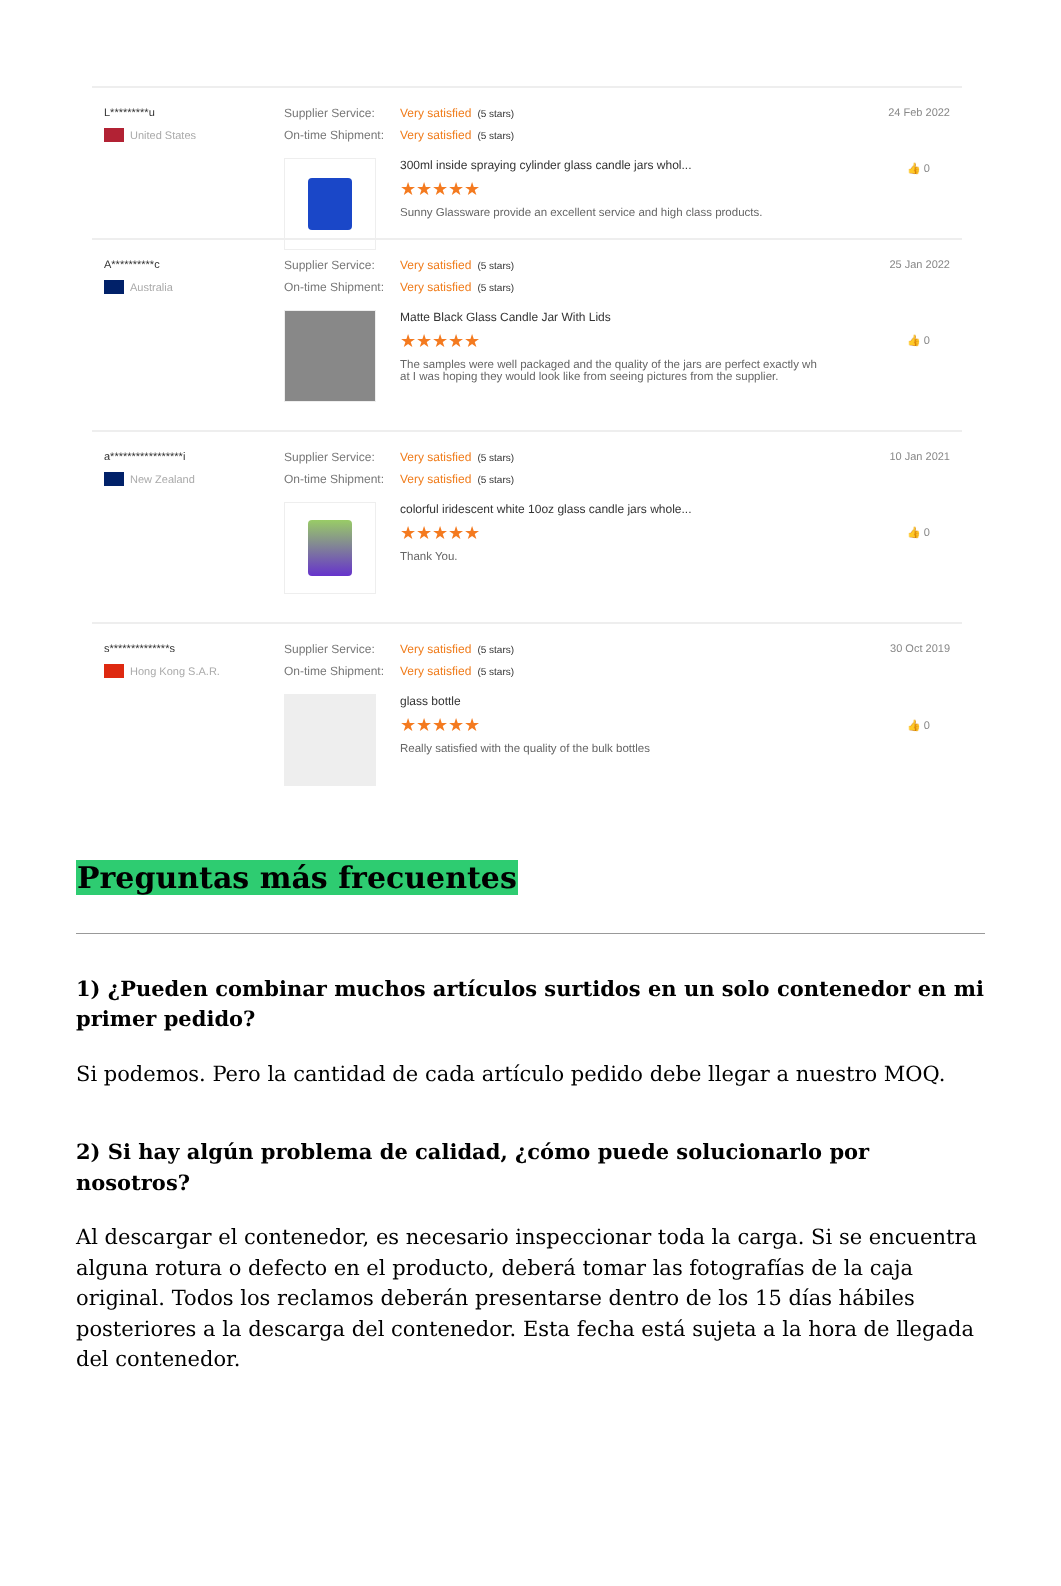L*********u
United States
Supplier Service: Very satisfied (5 stars)
On-time Shipment: Very satisfied (5 stars)
300ml inside spraying cylinder glass candle jars whol...
★★★★★
Sunny Glassware provide an excellent service and high class products.
24 Feb 2022
👍 0
A**********c
Australia
Supplier Service: Very satisfied (5 stars)
On-time Shipment: Very satisfied (5 stars)
Matte Black Glass Candle Jar With Lids
★★★★★
The samples were well packaged and the quality of the jars are perfect exactly wh
at I was hoping they would look like from seeing pictures from the supplier.
25 Jan 2022
👍 0
a*****************i
New Zealand
Supplier Service: Very satisfied (5 stars)
On-time Shipment: Very satisfied (5 stars)
colorful iridescent white 10oz glass candle jars whole...
★★★★★
Thank You.
10 Jan 2021
👍 0
s**************s
Hong Kong S.A.R.
Supplier Service: Very satisfied (5 stars)
On-time Shipment: Very satisfied (5 stars)
glass bottle
★★★★★
Really satisfied with the quality of the bulk bottles
30 Oct 2019
👍 0
Preguntas más frecuentes
1) ¿Pueden combinar muchos artículos surtidos en un solo contenedor en mi primer pedido?
Si podemos. Pero la cantidad de cada artículo pedido debe llegar a nuestro MOQ.
2) Si hay algún problema de calidad, ¿cómo puede solucionarlo por nosotros?
Al descargar el contenedor, es necesario inspeccionar toda la carga. Si se encuentra alguna rotura o defecto en el producto, deberá tomar las fotografías de la caja original. Todos los reclamos deberán presentarse dentro de los 15 días hábiles posteriores a la descarga del contenedor. Esta fecha está sujeta a la hora de llegada del contenedor.